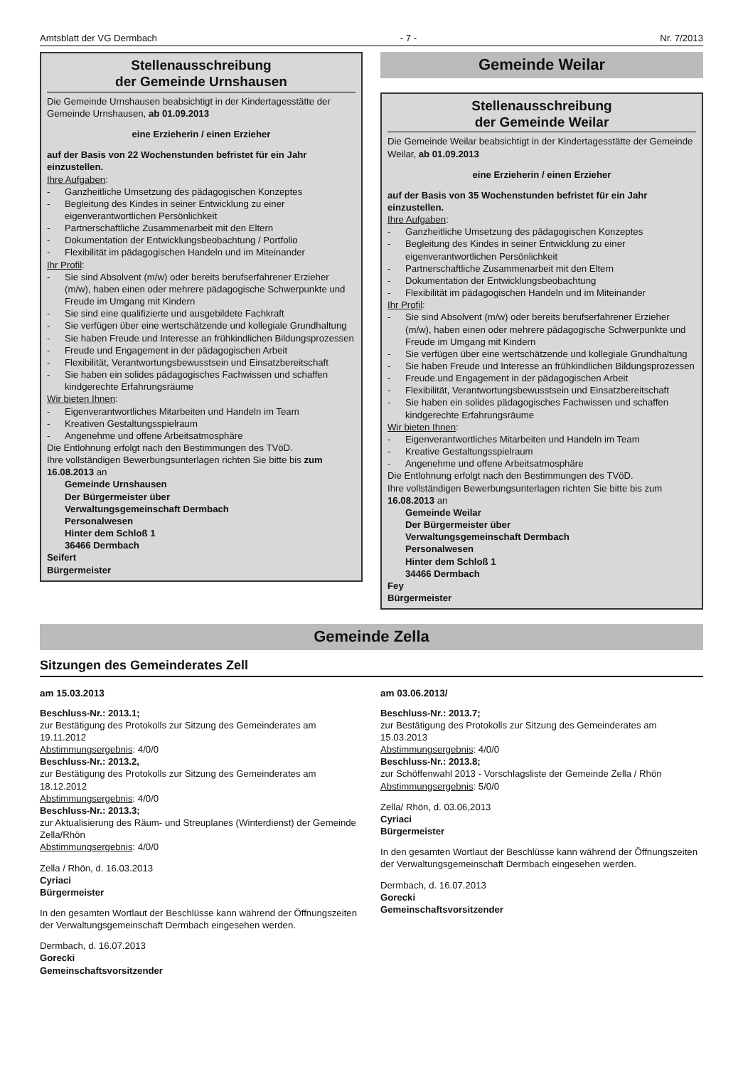Amtsblatt der VG Dermbach - 7 - Nr. 7/2013
Stellenausschreibung
der Gemeinde Urnshausen
Die Gemeinde Urnshausen beabsichtigt in der Kindertagesstätte der Gemeinde Urnshausen, ab 01.09.2013
eine Erzieherin / einen Erzieher
auf der Basis von 22 Wochenstunden befristet für ein Jahr einzustellen.
Ihre Aufgaben:
- Ganzheitliche Umsetzung des pädagogischen Konzeptes
- Begleitung des Kindes in seiner Entwicklung zu einer eigenverantwortlichen Persönlichkeit
- Partnerschaftliche Zusammenarbeit mit den Eltern
- Dokumentation der Entwicklungsbeobachtung / Portfolio
- Flexibilität im pädagogischen Handeln und im Miteinander
Ihr Profil:
- Sie sind Absolvent (m/w) oder bereits berufserfahrener Erzieher (m/w), haben einen oder mehrere pädagogische Schwerpunkte und Freude im Umgang mit Kindern
- Sie sind eine qualifizierte und ausgebildete Fachkraft
- Sie verfügen über eine wertschätzende und kollegiale Grundhaltung
- Sie haben Freude und Interesse an frühkindlichen Bildungsprozessen
- Freude und Engagement in der pädagogischen Arbeit
- Flexibilität, Verantwortungsbewusstsein und Einsatzbereitschaft
- Sie haben ein solides pädagogisches Fachwissen und schaffen kindgerechte Erfahrungsräume
Wir bieten Ihnen:
- Eigenverantwortliches Mitarbeiten und Handeln im Team
- Kreativen Gestaltungsspielraum
- Angenehme und offene Arbeitsatmosphäre
Die Entlohnung erfolgt nach den Bestimmungen des TVöD.
Ihre vollständigen Bewerbungsunterlagen richten Sie bitte bis zum 16.08.2013 an
Gemeinde Urnshausen
Der Bürgermeister über
Verwaltungsgemeinschaft Dermbach
Personalwesen
Hinter dem Schloß 1
36466 Dermbach
Seifert
Bürgermeister
Gemeinde Weilar
Stellenausschreibung
der Gemeinde Weilar
Die Gemeinde Weilar beabsichtigt in der Kindertagesstätte der Gemeinde Weilar, ab 01.09.2013
eine Erzieherin / einen Erzieher
auf der Basis von 35 Wochenstunden befristet für ein Jahr einzustellen.
Ihre Aufgaben:
- Ganzheitliche Umsetzung des pädagogischen Konzeptes
- Begleitung des Kindes in seiner Entwicklung zu einer eigenverantwortlichen Persönlichkeit
- Partnerschaftliche Zusammenarbeit mit den Eltern
- Dokumentation der Entwicklungsbeobachtung
- Flexibilität im pädagogischen Handeln und im Miteinander
Ihr Profil:
- Sie sind Absolvent (m/w) oder bereits berufserfahrener Erzieher (m/w), haben einen oder mehrere pädagogische Schwerpunkte und Freude im Umgang mit Kindern
- Sie verfügen über eine wertschätzende und kollegiale Grundhaltung
- Sie haben Freude und Interesse an frühkindlichen Bildungsprozessen
- Freude.und Engagement in der pädagogischen Arbeit
- Flexibilität, Verantwortungsbewusstsein und Einsatzbereitschaft
- Sie haben ein solides pädagogisches Fachwissen und schaffen kindgerechte Erfahrungsräume
Wir bieten Ihnen:
- Eigenverantwortliches Mitarbeiten und Handeln im Team
- Kreative Gestaltungsspielraum
- Angenehme und offene Arbeitsatmosphäre
Die Entlohnung erfolgt nach den Bestimmungen des TVöD.
Ihre vollständigen Bewerbungsunterlagen richten Sie bitte bis zum 16.08.2013 an
Gemeinde Weilar
Der Bürgermeister über
Verwaltungsgemeinschaft Dermbach
Personalwesen
Hinter dem Schloß 1
34466 Dermbach
Fey
Bürgermeister
Gemeinde Zella
Sitzungen des Gemeinderates Zell
am 15.03.2013
Beschluss-Nr.: 2013.1;
zur Bestätigung des Protokolls zur Sitzung des Gemeinderates am 19.11.2012
Abstimmungsergebnis: 4/0/0
Beschluss-Nr.: 2013.2,
zur Bestätigung des Protokolls zur Sitzung des Gemeinderates am 18.12.2012
Abstimmungsergebnis: 4/0/0
Beschluss-Nr.: 2013.3;
zur Aktualisierung des Räum- und Streuplanes (Winterdienst) der Gemeinde Zella/Rhön
Abstimmungsergebnis: 4/0/0
Zella / Rhön, d. 16.03.2013
Cyriaci
Bürgermeister
In den gesamten Wortlaut der Beschlüsse kann während der Öffnungszeiten der Verwaltungsgemeinschaft Dermbach eingesehen werden.
Dermbach, d. 16.07.2013
Gorecki
Gemeinschaftsvorsitzender
am 03.06.2013/
Beschluss-Nr.: 2013.7;
zur Bestätigung des Protokolls zur Sitzung des Gemeinderates am 15.03.2013
Abstimmungsergebnis: 4/0/0
Beschluss-Nr.: 2013.8;
zur Schöffenwahl 2013 - Vorschlagsliste der Gemeinde Zella / Rhön
Abstimmungsergebnis: 5/0/0
Zella/ Rhön, d. 03.06,2013
Cyriaci
Bürgermeister
In den gesamten Wortlaut der Beschlüsse kann während der Öffnungszeiten der Verwaltungsgemeinschaft Dermbach eingesehen werden.
Dermbach, d. 16.07.2013
Gorecki
Gemeinschaftsvorsitzender